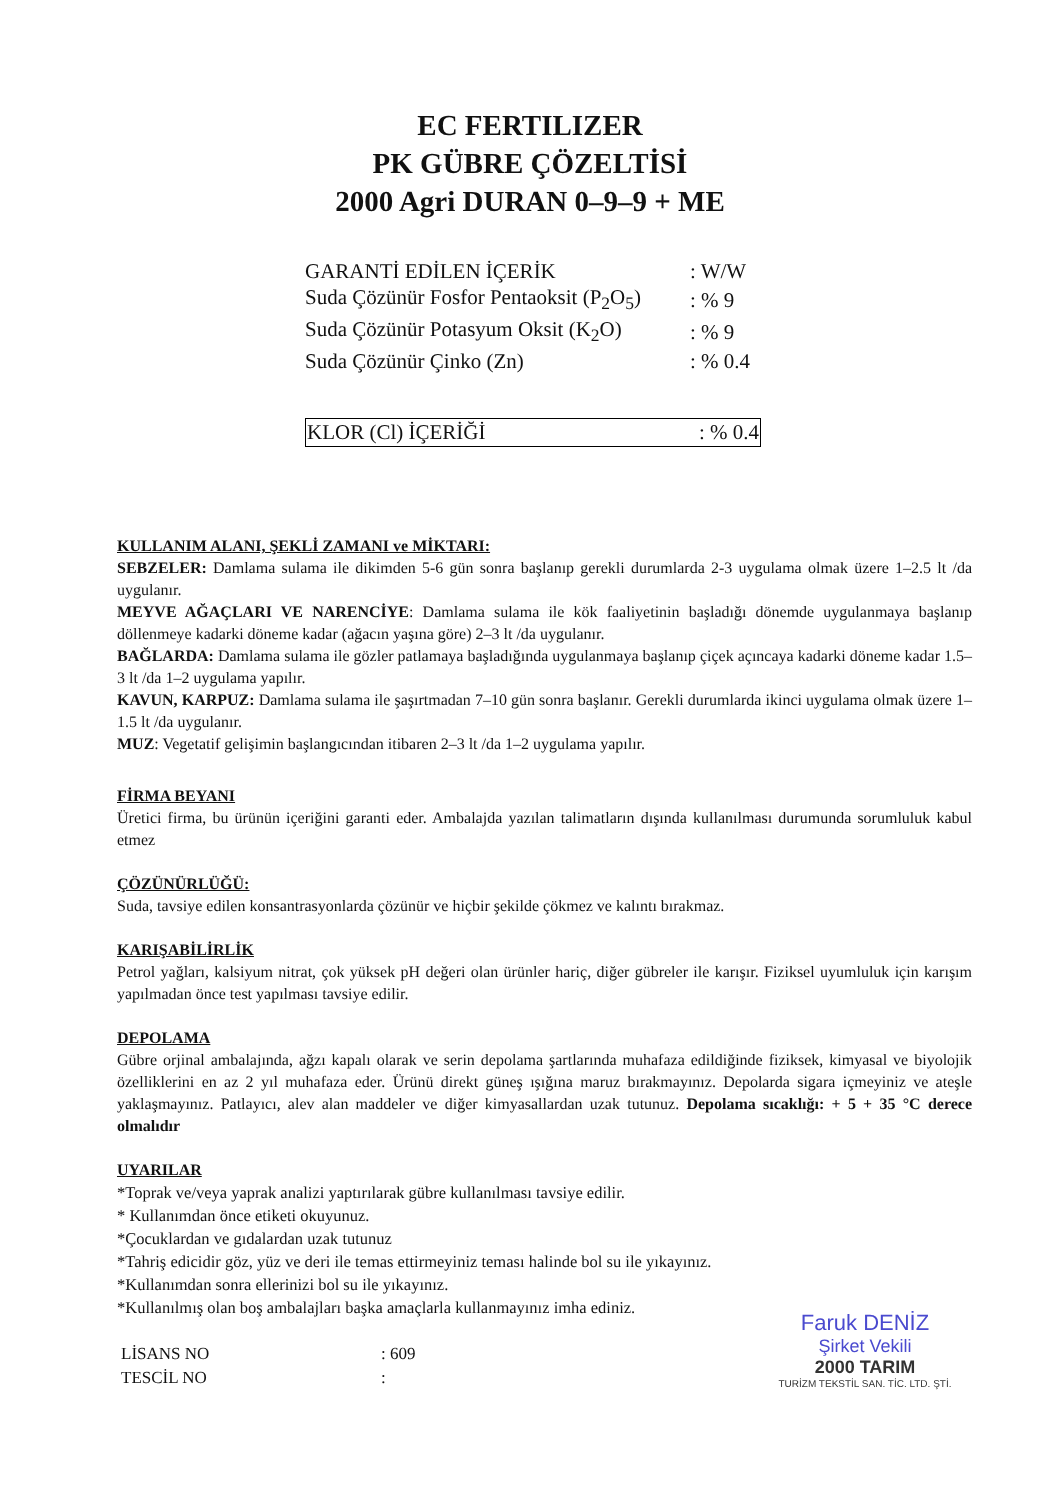EC FERTILIZER
PK GÜBRE ÇÖZELTİSİ
2000 Agri DURAN 0–9–9 + ME
| GARANTİ EDİLEN İÇERİK | : W/W |
| Suda Çözünür Fosfor Pentaoksit (P<sub>2</sub>O<sub>5</sub>) | : % 9 |
| Suda Çözünür Potasyum Oksit (K<sub>2</sub>O) | : % 9 |
| Suda Çözünür Çinko (Zn) | : % 0.4 |
| KLOR (Cl) İÇERİĞİ | : % 0.4 |
KULLANIM ALANI, ŞEKLİ ZAMANI ve MİKTARI:
SEBZELER: Damlama sulama ile dikimden 5-6 gün sonra başlanıp gerekli durumlarda 2-3 uygulama olmak üzere 1–2.5 lt /da uygulanır.
MEYVE AĞAÇLARI VE NARENCİYE: Damlama sulama ile kök faaliyetinin başladığı dönemde uygulanmaya başlanıp döllenmeye kadarki döneme kadar (ağacın yaşına göre) 2–3 lt /da uygulanır.
BAĞLARDA: Damlama sulama ile gözler patlamaya başladığında uygulanmaya başlanıp çiçek açıncaya kadarki döneme kadar 1.5–3 lt /da 1–2 uygulama yapılır.
KAVUN, KARPUZ: Damlama sulama ile şaşırtmadan 7–10 gün sonra başlanır. Gerekli durumlarda ikinci uygulama olmak üzere 1–1.5 lt /da uygulanır.
MUZ: Vegetatif gelişimin başlangıcından itibaren 2–3 lt /da 1–2 uygulama yapılır.
FİRMA BEYANI
Üretici firma, bu ürünün içeriğini garanti eder. Ambalajda yazılan talimatların dışında kullanılması durumunda sorumluluk kabul etmez
ÇÖZÜNÜRLÜĞÜ:
Suda, tavsiye edilen konsantrasyonlarda çözünür ve hiçbir şekilde çökmez ve kalıntı bırakmaz.
KARIŞABİLİRLİK
Petrol yağları, kalsiyum nitrat, çok yüksek pH değeri olan ürünler hariç, diğer gübreler ile karışır. Fiziksel uyumluluk için karışım yapılmadan önce test yapılması tavsiye edilir.
DEPOLAMA
Gübre orjinal ambalajında, ağzı kapalı olarak ve serin depolama şartlarında muhafaza edildiğinde fiziksek, kimyasal ve biyolojik özelliklerini en az 2 yıl muhafaza eder. Ürünü direkt güneş ışığına maruz bırakmayınız. Depolarda sigara içmeyiniz ve ateşle yaklaşmayınız. Patlayıcı, alev alan maddeler ve diğer kimyasallardan uzak tutunuz. Depolama sıcaklığı: + 5 + 35 °C derece olmalıdır
UYARILAR
*Toprak ve/veya yaprak analizi yaptırılarak gübre kullanılması tavsiye edilir.
* Kullanımdan önce etiketi okuyunuz.
*Çocuklardan ve gıdalardan uzak tutunuz
*Tahriş edicidir göz, yüz ve deri ile temas ettirmeyiniz teması halinde bol su ile yıkayınız.
*Kullanımdan sonra ellerinizi bol su ile yıkayınız.
*Kullanılmış olan boş ambalajları başka amaçlarla kullanmayınız imha ediniz.
| LİSANS NO | : 609 |
| TESCİL NO | : |
Faruk DENİZ
Şirket Vekili
2000 TARIM
TURİZM TEKSTİL SAN. TİC. LTD. ŞTİ.